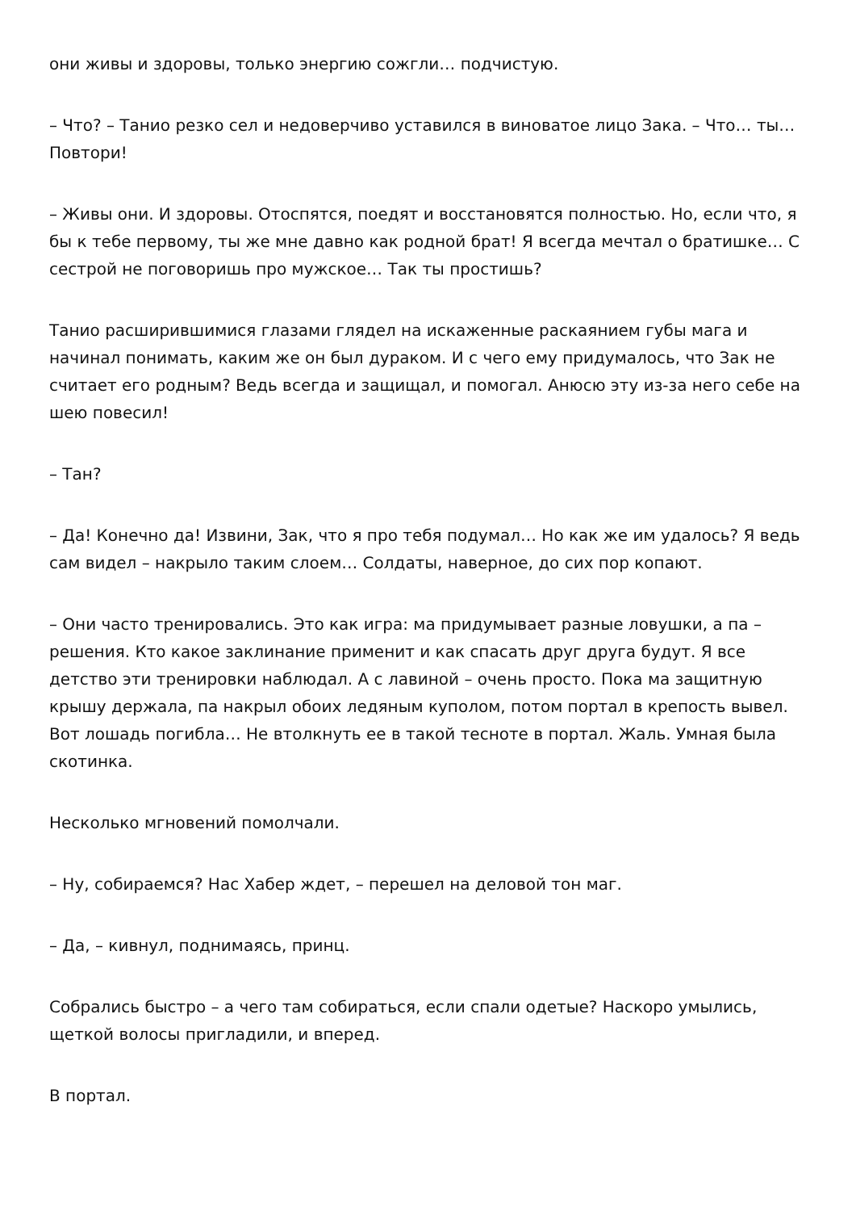они живы и здоровы, только энергию сожгли… подчистую.
– Что? – Танио резко сел и недоверчиво уставился в виноватое лицо Зака. – Что… ты… Повтори!
– Живы они. И здоровы. Отоспятся, поедят и восстановятся полностью. Но, если что, я бы к тебе первому, ты же мне давно как родной брат! Я всегда мечтал о братишке… С сестрой не поговоришь про мужское… Так ты простишь?
Танио расширившимися глазами глядел на искаженные раскаянием губы мага и начинал понимать, каким же он был дураком. И с чего ему придумалось, что Зак не считает его родным? Ведь всегда и защищал, и помогал. Анюсю эту из-за него себе на шею повесил!
– Тан?
– Да! Конечно да! Извини, Зак, что я про тебя подумал… Но как же им удалось? Я ведь сам видел – накрыло таким слоем… Солдаты, наверное, до сих пор копают.
– Они часто тренировались. Это как игра: ма придумывает разные ловушки, а па – решения. Кто какое заклинание применит и как спасать друг друга будут. Я все детство эти тренировки наблюдал. А с лавиной – очень просто. Пока ма защитную крышу держала, па накрыл обоих ледяным куполом, потом портал в крепость вывел. Вот лошадь погибла… Не втолкнуть ее в такой тесноте в портал. Жаль. Умная была скотинка.
Несколько мгновений помолчали.
– Ну, собираемся? Нас Хабер ждет, – перешел на деловой тон маг.
– Да, – кивнул, поднимаясь, принц.
Собрались быстро – а чего там собираться, если спали одетые? Наскоро умылись, щеткой волосы пригладили, и вперед.
В портал.